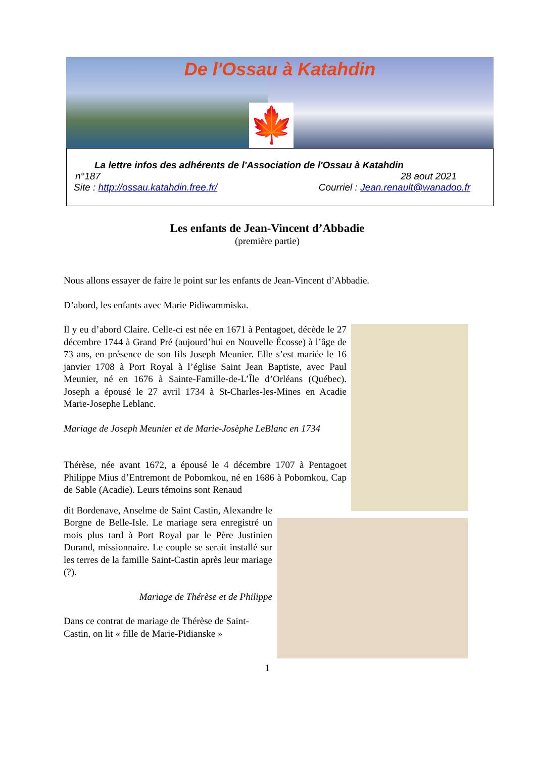De l'Ossau à Katahdin
🍁
La lettre infos des adhérents de l'Association de l'Ossau à Katahdin
n°187 28 aout 2021
Site : http://ossau.katahdin.free.fr/ Courriel : Jean.renault@wanadoo.fr
Les enfants de Jean-Vincent d’Abbadie
(première partie)
Nous allons essayer de faire le point sur les enfants de Jean-Vincent d’Abbadie.
D’abord, les enfants avec Marie Pidiwammiska.
Il y eu d’abord Claire. Celle-ci est née en 1671 à Pentagoet, décède le 27 décembre 1744 à Grand Pré (aujourd’hui en Nouvelle Écosse) à l’âge de 73 ans, en présence de son fils Joseph Meunier. Elle s’est mariée le 16 janvier 1708 à Port Royal à l’église Saint Jean Baptiste, avec Paul Meunier, né en 1676 à Sainte-Famille-de-L’Île d’Orléans (Québec). Joseph a épousé le 27 avril 1734 à St-Charles-les-Mines en Acadie Marie-Josephe Leblanc.
Mariage de Joseph Meunier et de Marie-Josèphe LeBlanc en 1734
Thérèse, née avant 1672, a épousé le 4 décembre 1707 à Pentagoet Philippe Mius d’Entremont de Pobomkou, né en 1686 à Pobomkou, Cap de Sable (Acadie). Leurs témoins sont Renaud
dit Bordenave, Anselme de Saint Castin, Alexandre le Borgne de Belle-Isle. Le mariage sera enregistré un mois plus tard à Port Royal par le Père Justinien Durand, missionnaire. Le couple se serait installé sur les terres de la famille Saint-Castin après leur mariage (?).
Mariage de Thérèse et de Philippe
Dans ce contrat de mariage de Thérèse de Saint-Castin, on lit « fille de Marie-Pidianske »
1